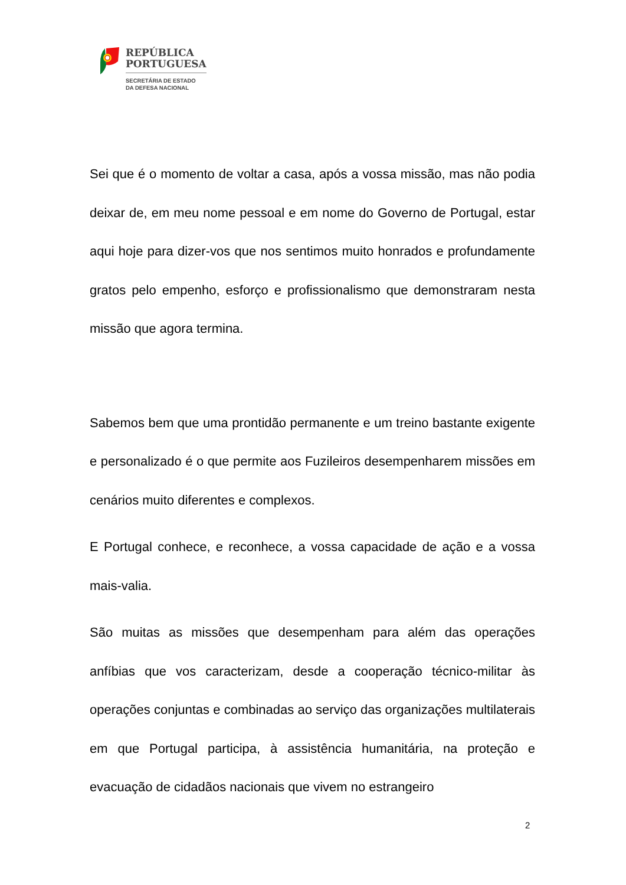REPÚBLICA
PORTUGUESA
SECRETÁRIA DE ESTADO
DA DEFESA NACIONAL
Sei que é o momento de voltar a casa, após a vossa missão, mas não podia deixar de, em meu nome pessoal e em nome do Governo de Portugal, estar aqui hoje para dizer-vos que nos sentimos muito honrados e profundamente gratos pelo empenho, esforço e profissionalismo que demonstraram nesta missão que agora termina.
Sabemos bem que uma prontidão permanente e um treino bastante exigente e personalizado é o que permite aos Fuzileiros desempenharem missões em cenários muito diferentes e complexos.
E Portugal conhece, e reconhece, a vossa capacidade de ação e a vossa mais-valia.
São muitas as missões que desempenham para além das operações anfíbias que vos caracterizam, desde a cooperação técnico-militar às operações conjuntas e combinadas ao serviço das organizações multilaterais em que Portugal participa, à assistência humanitária, na proteção e evacuação de cidadãos nacionais que vivem no estrangeiro
2